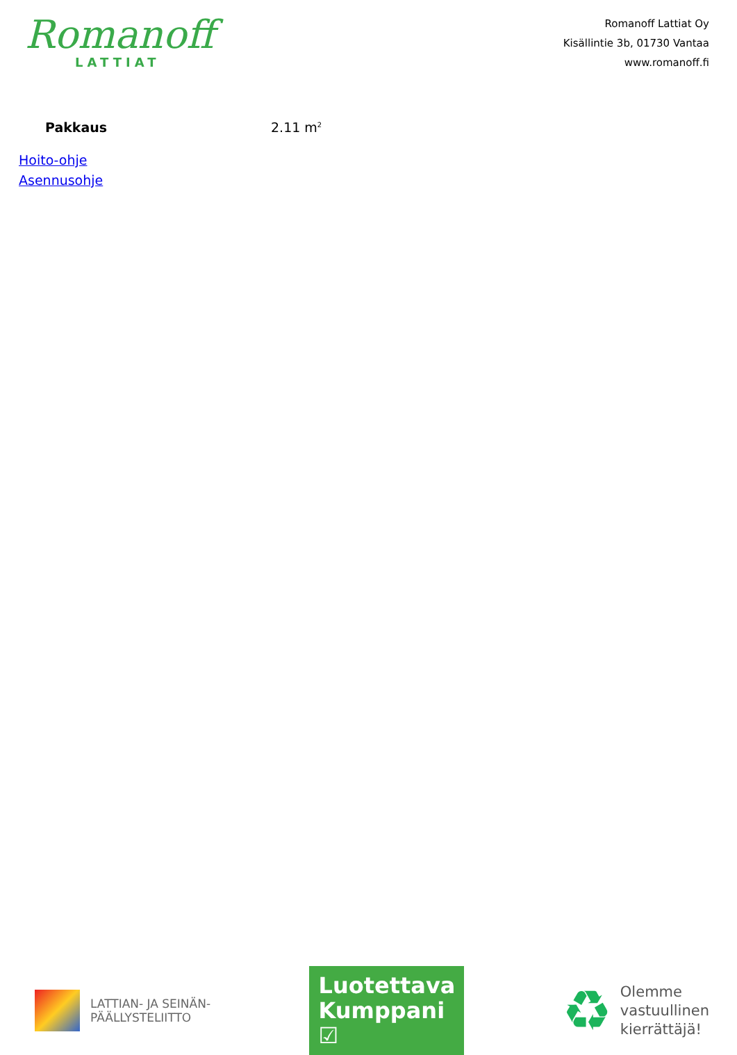Romanoff
LATTIAT
Romanoff Lattiat Oy
Kisällintie 3b, 01730 Vantaa
www.romanoff.fi
Pakkaus 2.11 m<sup>2</sup>
Hoito-ohje
Asennusohje
LATTIAN- JA SEINÄN-
PÄÄLLYSTELIITTO
Luotettava
Kumppani ☑
♻
Olemme
vastuullinen
kierrättäjä!